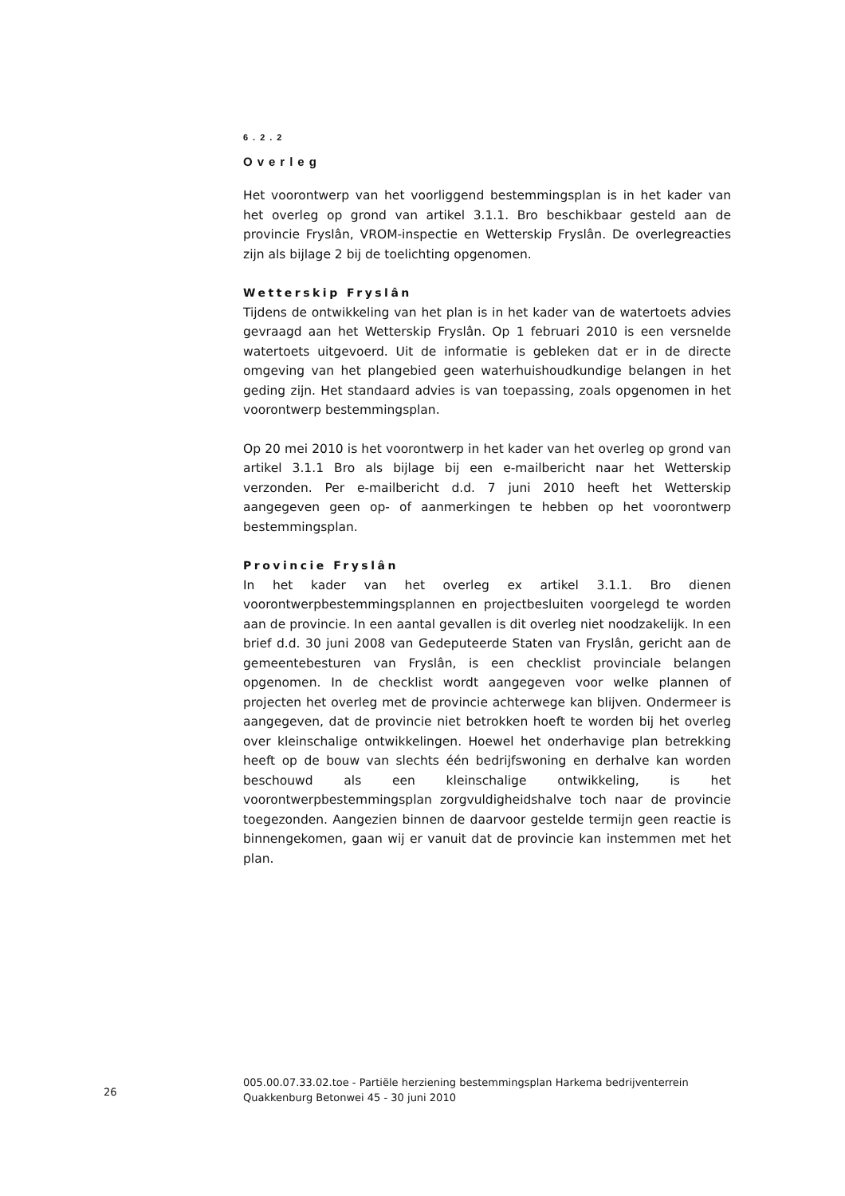6.2.2
Overleg
Het voorontwerp van het voorliggend bestemmingsplan is in het kader van het overleg op grond van artikel 3.1.1. Bro beschikbaar gesteld aan de provincie Fryslân, VROM-inspectie en Wetterskip Fryslân. De overlegreacties zijn als bijlage 2 bij de toelichting opgenomen.
Wetterskip Fryslân
Tijdens de ontwikkeling van het plan is in het kader van de watertoets advies gevraagd aan het Wetterskip Fryslân. Op 1 februari 2010 is een versnelde watertoets uitgevoerd. Uit de informatie is gebleken dat er in de directe omgeving van het plangebied geen waterhuishoudkundige belangen in het geding zijn. Het standaard advies is van toepassing, zoals opgenomen in het voorontwerp bestemmingsplan.
Op 20 mei 2010 is het voorontwerp in het kader van het overleg op grond van artikel 3.1.1 Bro als bijlage bij een e-mailbericht naar het Wetterskip verzonden. Per e-mailbericht d.d. 7 juni 2010 heeft het Wetterskip aangegeven geen op- of aanmerkingen te hebben op het voorontwerp bestemmingsplan.
Provincie Fryslân
In het kader van het overleg ex artikel 3.1.1. Bro dienen voorontwerpbestemmingsplannen en projectbesluiten voorgelegd te worden aan de provincie. In een aantal gevallen is dit overleg niet noodzakelijk. In een brief d.d. 30 juni 2008 van Gedeputeerde Staten van Fryslân, gericht aan de gemeentebesturen van Fryslân, is een checklist provinciale belangen opgenomen. In de checklist wordt aangegeven voor welke plannen of projecten het overleg met de provincie achterwege kan blijven. Ondermeer is aangegeven, dat de provincie niet betrokken hoeft te worden bij het overleg over kleinschalige ontwikkelingen. Hoewel het onderhavige plan betrekking heeft op de bouw van slechts één bedrijfswoning en derhalve kan worden beschouwd als een kleinschalige ontwikkeling, is het voorontwerpbestemmingsplan zorgvuldigheidshalve toch naar de provincie toegezonden. Aangezien binnen de daarvoor gestelde termijn geen reactie is binnengekomen, gaan wij er vanuit dat de provincie kan instemmen met het plan.
26
005.00.07.33.02.toe - Partiële herziening bestemmingsplan Harkema bedrijventerrein Quakkenburg Betonwei 45 - 30 juni 2010